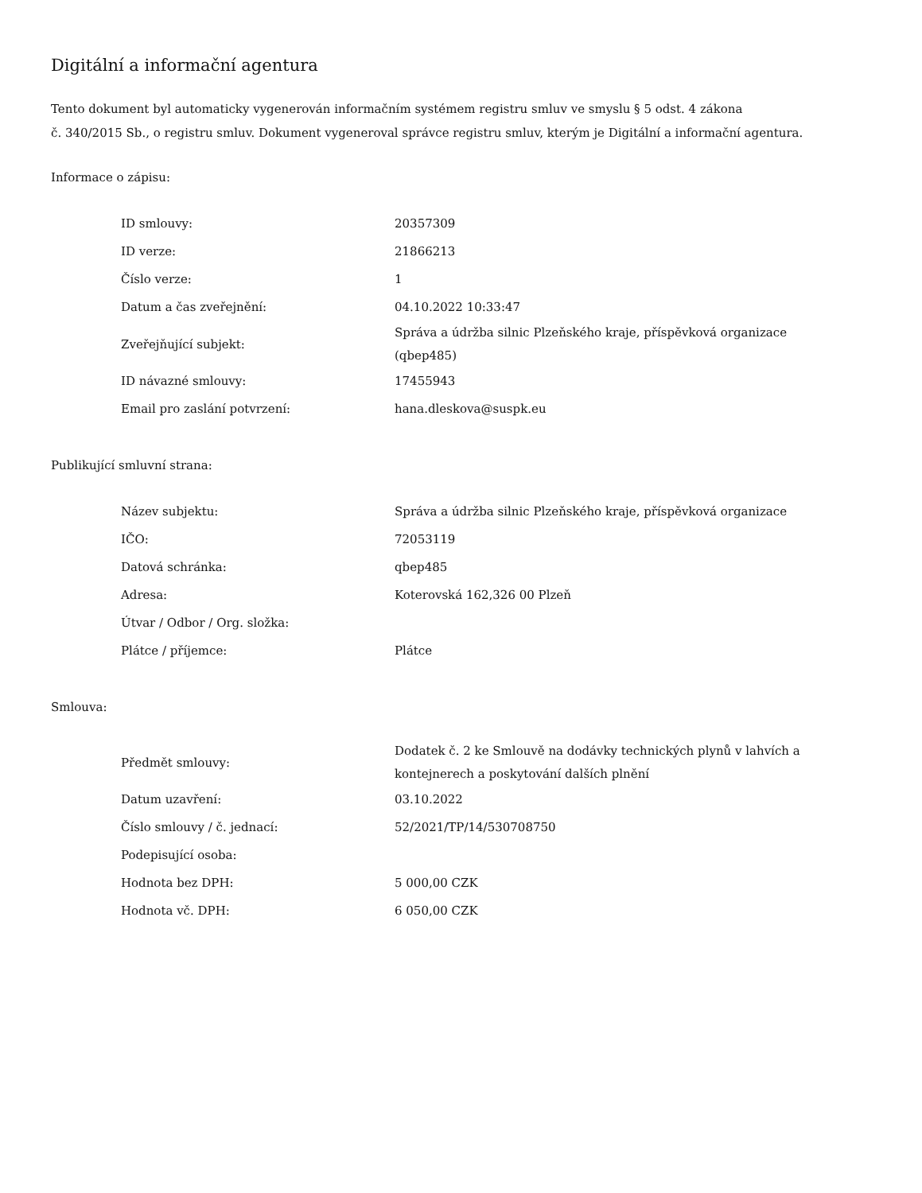Digitální a informační agentura
Tento dokument byl automaticky vygenerován informačním systémem registru smluv ve smyslu § 5 odst. 4 zákona
č. 340/2015 Sb., o registru smluv. Dokument vygeneroval správce registru smluv, kterým je Digitální a informační agentura.
Informace o zápisu:
| ID smlouvy: | 20357309 |
| ID verze: | 21866213 |
| Číslo verze: | 1 |
| Datum a čas zveřejnění: | 04.10.2022 10:33:47 |
| Zveřejňující subjekt: | Správa a údržba silnic Plzeňského kraje, příspěvková organizace (qbep485) |
| ID návazné smlouvy: | 17455943 |
| Email pro zaslání potvrzení: | hana.dleskova@suspk.eu |
Publikující smluvní strana:
| Název subjektu: | Správa a údržba silnic Plzeňského kraje, příspěvková organizace |
| IČO: | 72053119 |
| Datová schránka: | qbep485 |
| Adresa: | Koterovská 162,326 00 Plzeň |
| Útvar / Odbor / Org. složka: | |
| Plátce / příjemce: | Plátce |
Smlouva:
| Předmět smlouvy: | Dodatek č. 2 ke Smlouvě na dodávky technických plynů v lahvích a kontejnerech a poskytování dalších plnění |
| Datum uzavření: | 03.10.2022 |
| Číslo smlouvy / č. jednací: | 52/2021/TP/14/530708750 |
| Podepisující osoba: | |
| Hodnota bez DPH: | 5 000,00 CZK |
| Hodnota vč. DPH: | 6 050,00 CZK |